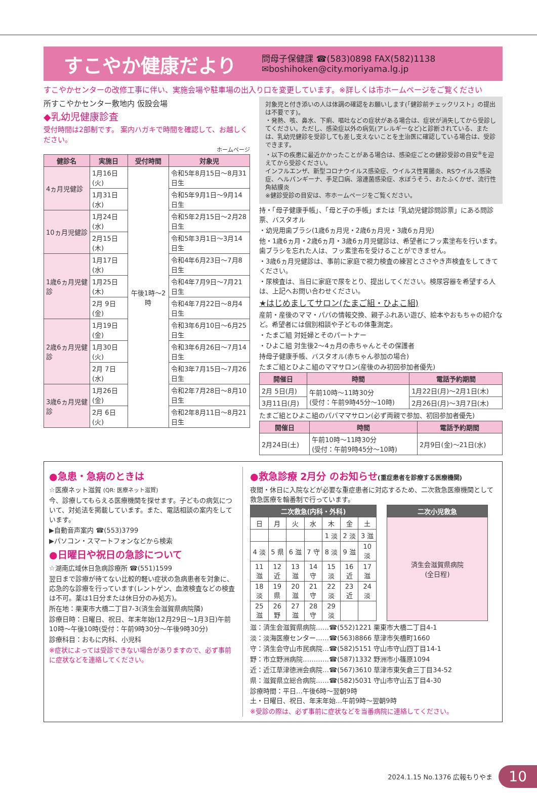すこやか健康だより
問母子保健課 ☎(583)0898 FAX(582)1138
✉boshihoken@city.moriyama.lg.jp
すこやかセンターの改修工事に伴い、実施会場や駐車場の出入り口を変更しています。※詳しくは市ホームページをご覧ください
所すこやかセンター敷地内 仮設会場
◆乳幼児健康診査
受付時間は2部制です。 案内ハガキで時間を確認して、お越しください。
ホームページ
| 健診名 | 実施日 | 受付時間 | 対象児 |
| --- | --- | --- | --- |
| 4ヵ月児健診 | 1月16日(火) | 午後1時〜2時 | 令和5年8月15日〜8月31日生 |
| | 1月31日(水) | | 令和5年9月1日〜9月14日生 |
| 10ヵ月児健診 | 1月24日(水) | | 令和5年2月15日〜2月28日生 |
| | 2月15日(木) | | 令和5年3月1日〜3月14日生 |
| 1歳6ヵ月児健診 | 1月17日(水) | | 令和4年6月23日〜7月8日生 |
| | 1月25日(木) | | 令和4年7月9日〜7月21日生 |
| | 2月 9日(金) | | 令和4年7月22日〜8月4日生 |
| 2歳6ヵ月児健診 | 1月19日(金) | | 令和3年6月10日〜6月25日生 |
| | 1月30日(火) | | 令和3年6月26日〜7月14日生 |
| | 2月 7日(水) | | 令和3年7月15日〜7月26日生 |
| 3歳6ヵ月児健診 | 1月26日(金) | | 令和2年7月28日〜8月10日生 |
| | 2月 6日(火) | | 令和2年8月11日〜8月21日生 |
対象児と付き添いの人は体調の確認をお願いします(「健診前チェックリスト」の提出は不要です)。
・発熱、咳、鼻水、下痢、嘔吐などの症状がある場合は、症状が消失してから受診してください。ただし、感染症以外の病気(アレルギーなど)と診断されている、または、乳幼児健診を受診しても差し支えないことを主治医に確認している場合は、受診できます。
・以下の疾患に最近かかったことがある場合は、感染症ごとの健診受診の目安<sup>※</sup>を迎えてから受診ください。
インフルエンザ、新型コロナウイルス感染症、ウイルス性胃腸炎、RSウイルス感染症、ヘルパンギーナ、手足口病、溶連菌感染症、水ぼうそう、おたふくかぜ、流行性角結膜炎
※健診受診の目安は、市ホームページをご覧ください。
持・「母子健康手帳」、「母と子の手帳」または「乳幼児健診問診票」にある問診票、バスタオル
・幼児用歯ブラシ(1歳6ヵ月児・2歳6ヵ月児・3歳6ヵ月児)
他・1歳6ヵ月・2歳6ヵ月・3歳6ヵ月児健診は、希望者にフッ素塗布を行います。歯ブラシを忘れた人は、フッ素塗布を受けることができません。
・3歳6ヵ月児健診は、事前に家庭で視力検査の練習とささやき声検査をしてきてください。
・尿検査は、当日に家庭で尿をとり、提出してください。検尿容器を希望する人は、上記へお問い合わせください。
★はじめましてサロン(たまご組・ひよこ組)
産前・産後のママ・パパの情報交換、親子ふれあい遊び、絵本やおもちゃの紹介など。希望者には個別相談や子どもの体重測定。
・たまご組 対妊婦とそのパートナー
・ひよこ組 対生後2〜4ヵ月の赤ちゃんとその保護者
持母子健康手帳、バスタオル(赤ちゃん参加の場合)
たまご組とひよこ組のママサロン(産後のみ初回参加者優先)
| 開催日 | 時間 | 電話予約期間 |
| --- | --- | --- |
| 2月 5日(月) | 午前10時〜11時30分 (受付：午前9時45分〜10時) | 1月22日(月)〜2月1日(木) |
| 3月11日(月) | | 2月26日(月)〜3月7日(木) |
たまご組とひよこ組のパパママサロン(必ず両親で参加、初回参加者優先)
| 開催日 | 時間 | 電話予約期間 |
| --- | --- | --- |
| 2月24日(土) | 午前10時〜11時30分 (受付：午前9時45分〜10時) | 2月9日(金)〜21日(水) |
●急患・急病のときは
☆医療ネット滋賀 (QR: 医療ネット滋賀)
今、診療してもらえる医療機関を探せます。子どもの病気について、対処法を掲載しています。また、電話相談の案内をしています。
▶自動音声案内 ☎(553)3799
▶パソコン・スマートフォンなどから検索
●日曜日や祝日の急診について
☆湖南広域休日急病診療所 ☎(551)1599
翌日まで診療が待てない比較的軽い症状の急病患者を対象に、応急的な診療を行っています(レントゲン、血液検査などの検査は不可。薬は1日分または休日分のみ処方)。
所在地：栗東市大橋二丁目7-3(済生会滋賀県病院隣)
診療日時：日曜日、祝日、年末年始(12月29日〜1月3日)午前10時〜午後10時(受付：午前9時30分〜午後9時30分)
診療科目：おもに内科、小児科
※症状によっては受診できない場合がありますので、必ず事前に症状などを連絡してください。
●救急診療 2月分 のお知らせ(重症患者を診療する医療機関)
夜間・休日に入院などが必要な重症患者に対応するため、二次救急医療機関として救急医療を輪番制で行っています。
| 二次救急(内科・外科) | | | | | | |
| --- | --- | --- | --- | --- | --- | --- |
| 日 | 月 | 火 | 水 | 木 | 金 | 土 |
| | | | | 1 淡 | 2 淡 | 3 滋 |
| 4 淡 | 5 県 | 6 滋 | 7 守 | 8 淡 | 9 滋 | 10 淡 |
| 11 滋 | 12 近 | 13 滋 | 14 守 | 15 淡 | 16 近 | 17 滋 |
| 18 淡 | 19 県 | 20 滋 | 21 守 | 22 淡 | 23 近 | 24 淡 |
| 25 滋 | 26 野 | 27 滋 | 28 守 | 29 淡 | | |
| 二次小児救急 |
| --- |
| 済生会滋賀県病院 (全日程) |
滋：済生会滋賀県病院……☎(552)1221 栗東市大橋二丁目4-1
淡：淡海医療センター……☎(563)8866 草津市矢橋町1660
守：済生会守山市民病院…☎(582)5151 守山市守山四丁目14-1
野：市立野洲病院…………☎(587)1332 野洲市小篠原1094
近：近江草津徳洲会病院…☎(567)3610 草津市東矢倉三丁目34-52
県：滋賀県立総合病院……☎(582)5031 守山市守山五丁目4-30
診療時間：平日…午後6時〜翌朝9時
土・日曜日、祝日、年末年始…午前9時〜翌朝9時
※受診の際は、必ず事前に症状などを当番病院に連絡してください。
2024.1.15 No.1376 広報もりやま 10